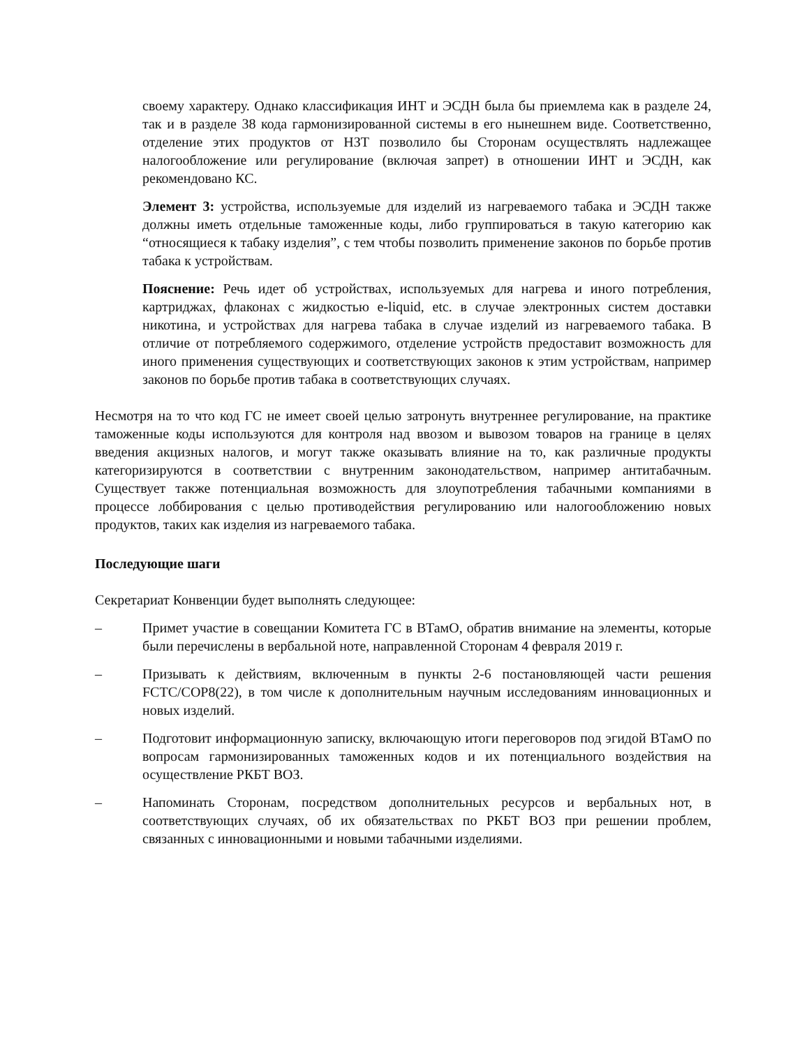своему характеру. Однако классификация ИНТ и ЭСДН была бы приемлема как в разделе 24, так и в разделе 38 кода гармонизированной системы в его нынешнем виде. Соответственно, отделение этих продуктов от НЗТ позволило бы Сторонам осуществлять надлежащее налогообложение или регулирование (включая запрет) в отношении ИНТ и ЭСДН, как рекомендовано КС.
Элемент 3: устройства, используемые для изделий из нагреваемого табака и ЭСДН также должны иметь отдельные таможенные коды, либо группироваться в такую категорию как “относящиеся к табаку изделия”, с тем чтобы позволить применение законов по борьбе против табака к устройствам.
Пояснение: Речь идет об устройствах, используемых для нагрева и иного потребления, картриджах, флаконах с жидкостью e-liquid, etc. в случае электронных систем доставки никотина, и устройствах для нагрева табака в случае изделий из нагреваемого табака. В отличие от потребляемого содержимого, отделение устройств предоставит возможность для иного применения существующих и соответствующих законов к этим устройствам, например законов по борьбе против табака в соответствующих случаях.
Несмотря на то что код ГС не имеет своей целью затронуть внутреннее регулирование, на практике таможенные коды используются для контроля над ввозом и вывозом товаров на границе в целях введения акцизных налогов, и могут также оказывать влияние на то, как различные продукты категоризируются в соответствии с внутренним законодательством, например антитабачным. Существует также потенциальная возможность для злоупотребления табачными компаниями в процессе лоббирования с целью противодействия регулированию или налогообложению новых продуктов, таких как изделия из нагреваемого табака.
Последующие шаги
Секретариат Конвенции будет выполнять следующее:
– Примет участие в совещании Комитета ГС в ВТамО, обратив внимание на элементы, которые были перечислены в вербальной ноте, направленной Сторонам 4 февраля 2019 г.
– Призывать к действиям, включенным в пункты 2-6 постановляющей части решения FCTC/COP8(22), в том числе к дополнительным научным исследованиям инновационных и новых изделий.
– Подготовит информационную записку, включающую итоги переговоров под эгидой ВТамО по вопросам гармонизированных таможенных кодов и их потенциального воздействия на осуществление РКБТ ВОЗ.
– Напоминать Сторонам, посредством дополнительных ресурсов и вербальных нот, в соответствующих случаях, об их обязательствах по РКБТ ВОЗ при решении проблем, связанных с инновационными и новыми табачными изделиями.